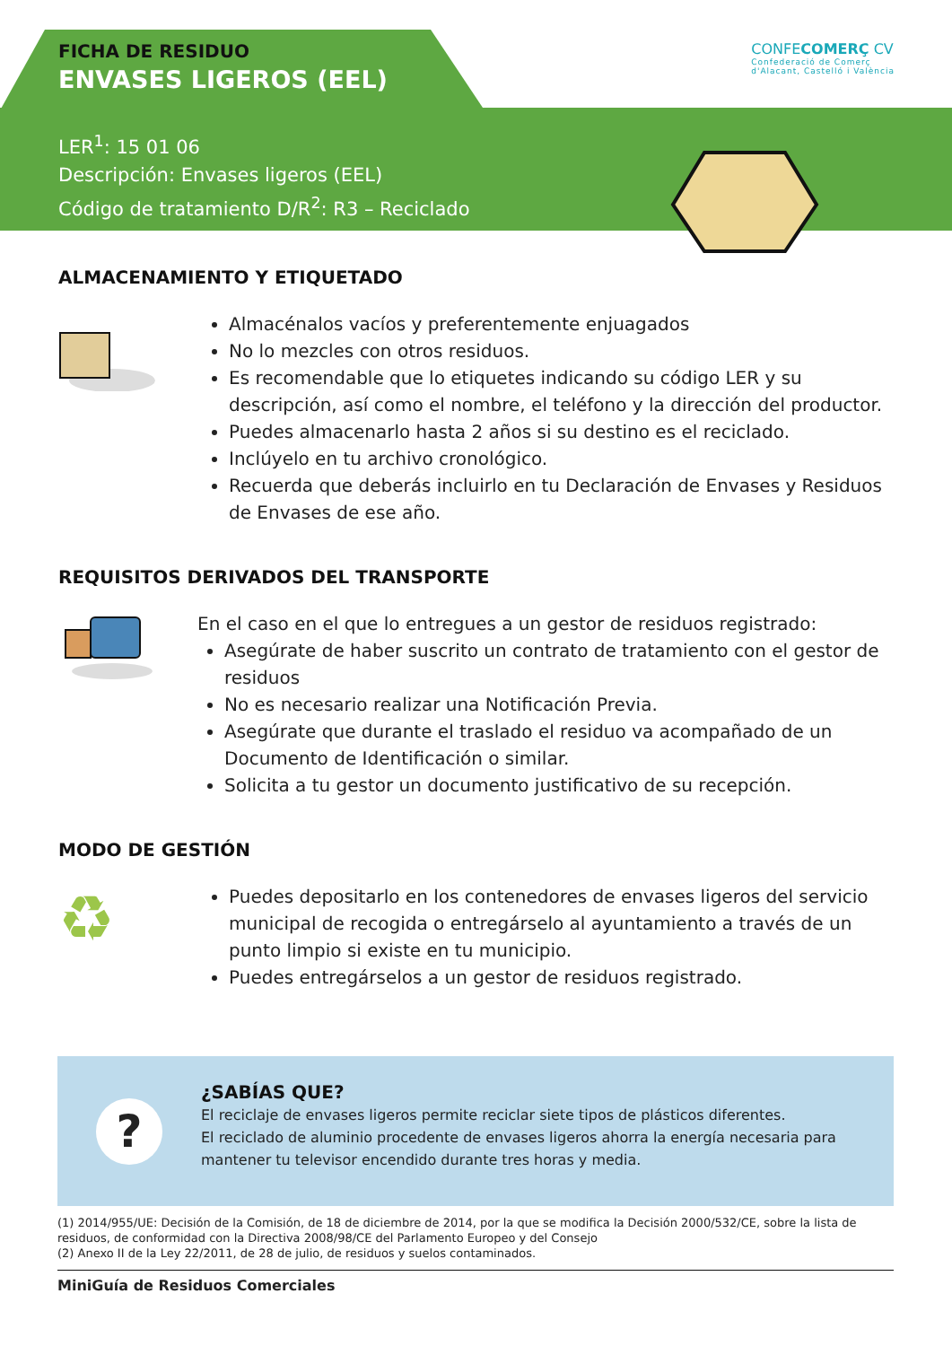FICHA DE RESIDUO
ENVASES LIGEROS (EEL)
LER<sup>1</sup>: 15 01 06
Descripción: Envases ligeros (EEL)
Código de tratamiento D/R<sup>2</sup>: R3 – Reciclado
CONFECOMERÇ CV
Confederació de Comerç
d'Alacant, Castelló i València
ALMACENAMIENTO Y ETIQUETADO
Almacénalos vacíos y preferentemente enjuagados
No lo mezcles con otros residuos.
Es recomendable que lo etiquetes indicando su código LER y su descripción, así como el nombre, el teléfono y la dirección del productor.
Puedes almacenarlo hasta 2 años si su destino es el reciclado.
Inclúyelo en tu archivo cronológico.
Recuerda que deberás incluirlo en tu Declaración de Envases y Residuos de Envases de ese año.
REQUISITOS DERIVADOS DEL TRANSPORTE
En el caso en el que lo entregues a un gestor de residuos registrado:
Asegúrate de haber suscrito un contrato de tratamiento con el gestor de residuos
No es necesario realizar una Notificación Previa.
Asegúrate que durante el traslado el residuo va acompañado de un Documento de Identificación o similar.
Solicita a tu gestor un documento justificativo de su recepción.
MODO DE GESTIÓN
♻
Puedes depositarlo en los contenedores de envases ligeros del servicio municipal de recogida o entregárselo al ayuntamiento a través de un punto limpio si existe en tu municipio.
Puedes entregárselos a un gestor de residuos registrado.
?
¿SABÍAS QUE?
El reciclaje de envases ligeros permite reciclar siete tipos de plásticos diferentes.
El reciclado de aluminio procedente de envases ligeros ahorra la energía necesaria para mantener tu televisor encendido durante tres horas y media.
(1) 2014/955/UE: Decisión de la Comisión, de 18 de diciembre de 2014, por la que se modifica la Decisión 2000/532/CE, sobre la lista de residuos, de conformidad con la Directiva 2008/98/CE del Parlamento Europeo y del Consejo
(2) Anexo II de la Ley 22/2011, de 28 de julio, de residuos y suelos contaminados.
MiniGuía de Residuos Comerciales